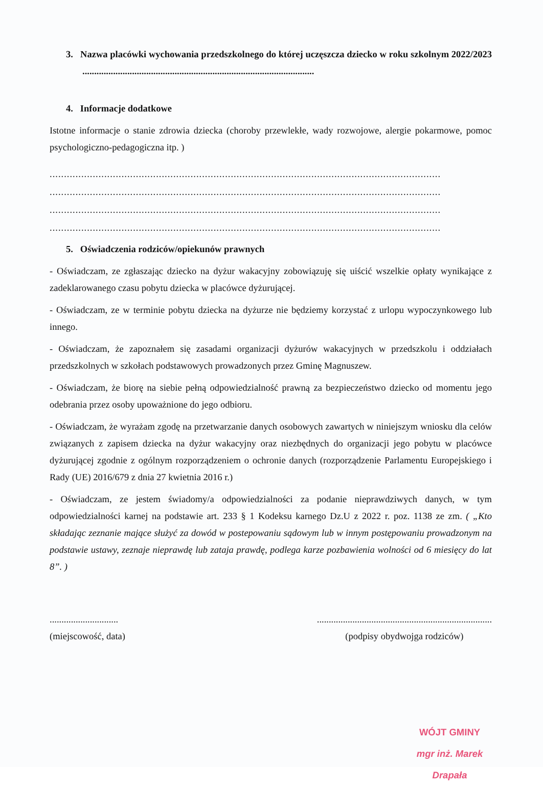3. Nazwa placówki wychowania przedszkolnego do której uczęszcza dziecko w roku szkolnym 2022/2023 ..................................................................................................
4. Informacje dodatkowe
Istotne informacje o stanie zdrowia dziecka (choroby przewlekłe, wady rozwojowe, alergie pokarmowe, pomoc psychologiczno-pedagogiczna itp. )
........................................................................................................................................
........................................................................................................................................
........................................................................................................................................
........................................................................................................................................
5. Oświadczenia rodziców/opiekunów prawnych
- Oświadczam, ze zgłaszając dziecko na dyżur wakacyjny zobowiązuję się uiścić wszelkie opłaty wynikające z zadeklarowanego czasu pobytu dziecka w placówce dyżurującej.
- Oświadczam, ze w terminie pobytu dziecka na dyżurze nie będziemy korzystać z urlopu wypoczynkowego lub innego.
- Oświadczam, że zapoznałem się zasadami organizacji dyżurów wakacyjnych w przedszkolu i oddziałach przedszkolnych w szkołach podstawowych prowadzonych przez Gminę Magnuszew.
- Oświadczam, że biorę na siebie pełną odpowiedzialność prawną za bezpieczeństwo dziecko od momentu jego odebrania przez osoby upoważnione do jego odbioru.
- Oświadczam, że wyrażam zgodę na przetwarzanie danych osobowych zawartych w niniejszym wniosku dla celów związanych z zapisem dziecka na dyżur wakacyjny oraz niezbędnych do organizacji jego pobytu w placówce dyżurującej zgodnie z ogólnym rozporządzeniem o ochronie danych (rozporządzenie Parlamentu Europejskiego i Rady (UE) 2016/679 z dnia 27 kwietnia 2016 r.)
- Oświadczam, ze jestem świadomy/a odpowiedzialności za podanie nieprawdziwych danych, w tym odpowiedzialności karnej na podstawie art. 233 § 1 Kodeksu karnego Dz.U z 2022 r. poz. 1138 ze zm. ( „Kto składając zeznanie mające służyć za dowód w postepowaniu sądowym lub w innym postępowaniu prowadzonym na podstawie ustawy, zeznaje nieprawdę lub zataja prawdę, podlega karze pozbawienia wolności od 6 miesięcy do lat 8”. )
.............................
(miejscowość, data)
..........................................................................
(podpisy obydwojga rodziców)
WÓJT GMINY
mgr inż. Marek Drapała